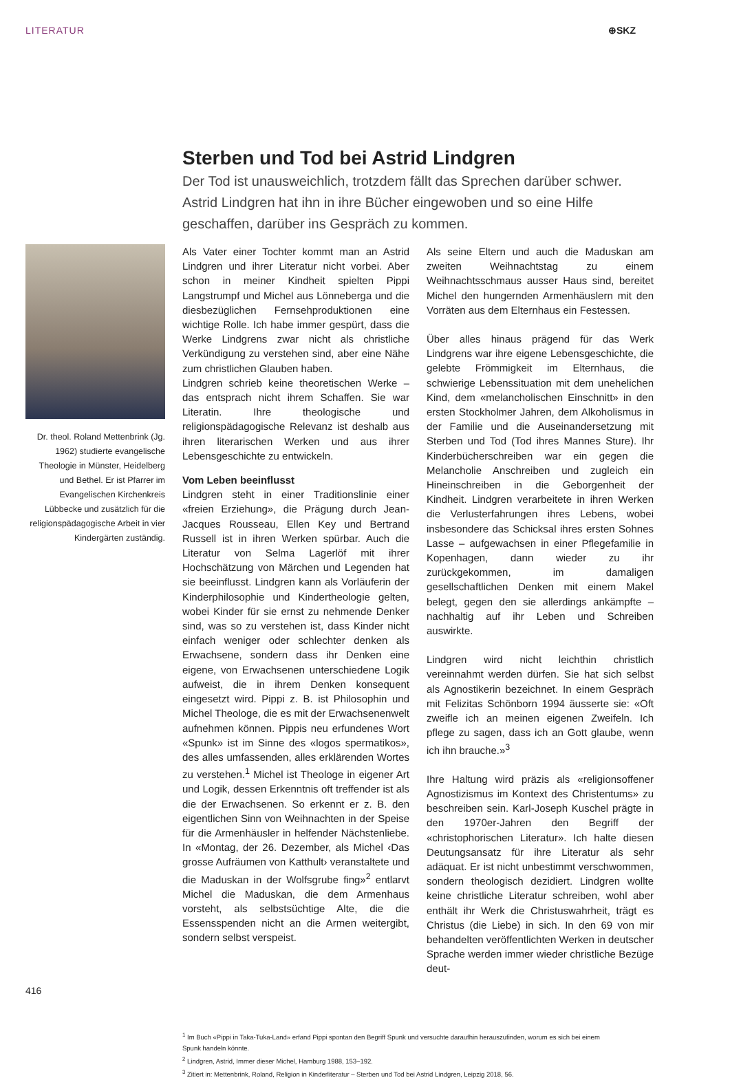LITERATUR ⊕SKZ
Sterben und Tod bei Astrid Lindgren
Der Tod ist unausweichlich, trotzdem fällt das Sprechen darüber schwer. Astrid Lindgren hat ihn in ihre Bücher eingewoben und so eine Hilfe geschaffen, darüber ins Gespräch zu kommen.
Dr. theol. Roland Mettenbrink (Jg. 1962) studierte evangelische Theologie in Münster, Heidelberg und Bethel. Er ist Pfarrer im Evangelischen Kirchenkreis Lübbecke und zusätzlich für die religionspädagogische Arbeit in vier Kindergärten zuständig.
Als Vater einer Tochter kommt man an Astrid Lindgren und ihrer Literatur nicht vorbei. Aber schon in meiner Kindheit spielten Pippi Langstrumpf und Michel aus Lönneberga und die diesbezüglichen Fernsehproduktionen eine wichtige Rolle. Ich habe immer gespürt, dass die Werke Lindgrens zwar nicht als christliche Verkündigung zu verstehen sind, aber eine Nähe zum christlichen Glauben haben.
Lindgren schrieb keine theoretischen Werke – das entsprach nicht ihrem Schaffen. Sie war Literatin. Ihre theologische und religionspädagogische Relevanz ist deshalb aus ihren literarischen Werken und aus ihrer Lebensgeschichte zu entwickeln.
Vom Leben beeinflusst
Lindgren steht in einer Traditionslinie einer «freien Erziehung», die Prägung durch Jean-Jacques Rousseau, Ellen Key und Bertrand Russell ist in ihren Werken spürbar. Auch die Literatur von Selma Lagerlöf mit ihrer Hochschätzung von Märchen und Legenden hat sie beeinflusst. Lindgren kann als Vorläuferin der Kinderphilosophie und Kindertheologie gelten, wobei Kinder für sie ernst zu nehmende Denker sind, was so zu verstehen ist, dass Kinder nicht einfach weniger oder schlechter denken als Erwachsene, sondern dass ihr Denken eine eigene, von Erwachsenen unterschiedene Logik aufweist, die in ihrem Denken konsequent eingesetzt wird. Pippi z. B. ist Philosophin und Michel Theologe, die es mit der Erwachsenenwelt aufnehmen können. Pippis neu erfundenes Wort «Spunk» ist im Sinne des «logos spermatikos», des alles umfassenden, alles erklärenden Wortes zu verstehen.<sup>1</sup> Michel ist Theologe in eigener Art und Logik, dessen Erkenntnis oft treffender ist als die der Erwachsenen. So erkennt er z. B. den eigentlichen Sinn von Weihnachten in der Speise für die Armenhäusler in helfender Nächstenliebe. In «Montag, der 26. Dezember, als Michel ‹Das grosse Aufräumen von Katthult› veranstaltete und die Maduskan in der Wolfsgrube fing»<sup>2</sup> entlarvt Michel die Maduskan, die dem Armenhaus vorsteht, als selbstsüchtige Alte, die die Essensspenden nicht an die Armen weitergibt, sondern selbst verspeist.
Als seine Eltern und auch die Maduskan am zweiten Weihnachtstag zu einem Weihnachtsschmaus ausser Haus sind, bereitet Michel den hungernden Armenhäuslern mit den Vorräten aus dem Elternhaus ein Festessen.
Über alles hinaus prägend für das Werk Lindgrens war ihre eigene Lebensgeschichte, die gelebte Frömmigkeit im Elternhaus, die schwierige Lebenssituation mit dem unehelichen Kind, dem «melancholischen Einschnitt» in den ersten Stockholmer Jahren, dem Alkoholismus in der Familie und die Auseinandersetzung mit Sterben und Tod (Tod ihres Mannes Sture). Ihr Kinderbücherschreiben war ein gegen die Melancholie Anschreiben und zugleich ein Hineinschreiben in die Geborgenheit der Kindheit. Lindgren verarbeitete in ihren Werken die Verlusterfahrungen ihres Lebens, wobei insbesondere das Schicksal ihres ersten Sohnes Lasse – aufgewachsen in einer Pflegefamilie in Kopenhagen, dann wieder zu ihr zurückgekommen, im damaligen gesellschaftlichen Denken mit einem Makel belegt, gegen den sie allerdings ankämpfte – nachhaltig auf ihr Leben und Schreiben auswirkte.
Lindgren wird nicht leichthin christlich vereinnahmt werden dürfen. Sie hat sich selbst als Agnostikerin bezeichnet. In einem Gespräch mit Felizitas Schönborn 1994 äusserte sie: «Oft zweifle ich an meinen eigenen Zweifeln. Ich pflege zu sagen, dass ich an Gott glaube, wenn ich ihn brauche.»<sup>3</sup>
Ihre Haltung wird präzis als «religionsoffener Agnostizismus im Kontext des Christentums» zu beschreiben sein. Karl-Joseph Kuschel prägte in den 1970er-Jahren den Begriff der «christophorischen Literatur». Ich halte diesen Deutungsansatz für ihre Literatur als sehr adäquat. Er ist nicht unbestimmt verschwommen, sondern theologisch dezidiert. Lindgren wollte keine christliche Literatur schreiben, wohl aber enthält ihr Werk die Christuswahrheit, trägt es Christus (die Liebe) in sich. In den 69 von mir behandelten veröffentlichten Werken in deutscher Sprache werden immer wieder christliche Bezüge deut-
<sup>1</sup> Im Buch «Pippi in Taka-Tuka-Land» erfand Pippi spontan den Begriff Spunk und versuchte daraufhin herauszufinden, worum es sich bei einem Spunk handeln könnte.
<sup>2</sup> Lindgren, Astrid, Immer dieser Michel, Hamburg 1988, 153–192.
<sup>3</sup> Zitiert in: Mettenbrink, Roland, Religion in Kinderliteratur – Sterben und Tod bei Astrid Lindgren, Leipzig 2018, 56.
416